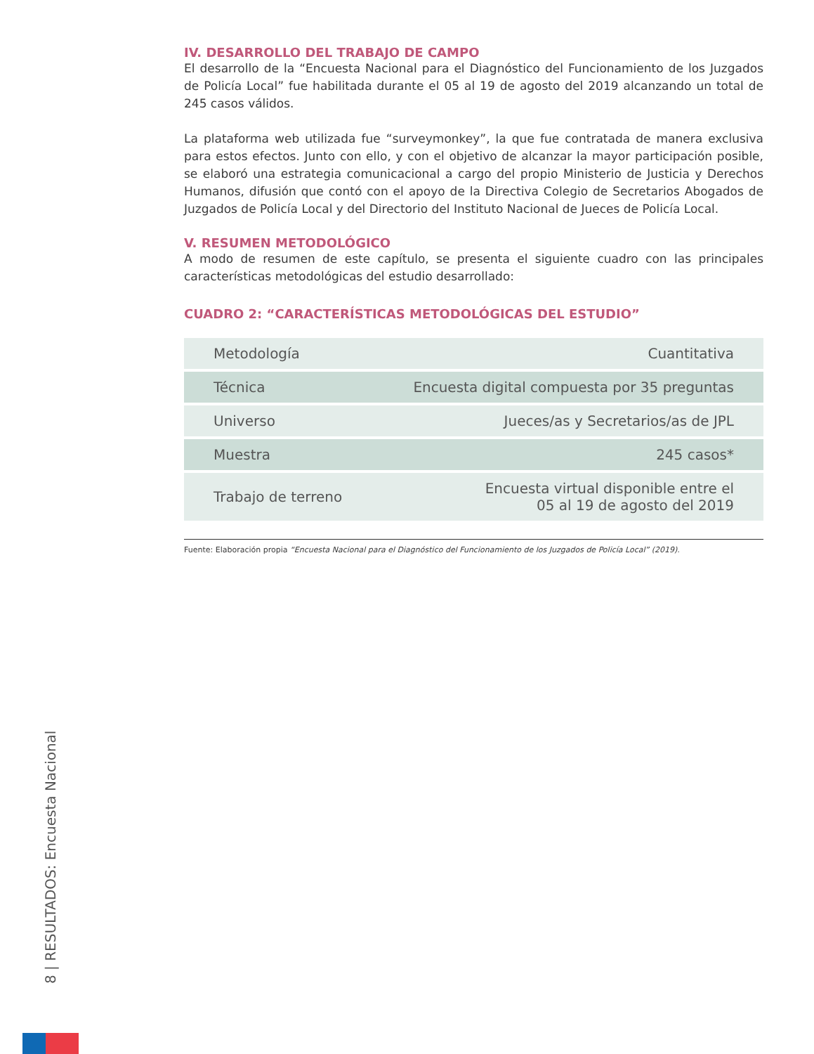IV. DESARROLLO DEL TRABAJO DE CAMPO
El desarrollo de la “Encuesta Nacional para el Diagnóstico del Funcionamiento de los Juzgados de Policía Local” fue habilitada durante el 05 al 19 de agosto del 2019 alcanzando un total de 245 casos válidos.
La plataforma web utilizada fue “surveymonkey”, la que fue contratada de manera exclusiva para estos efectos. Junto con ello, y con el objetivo de alcanzar la mayor participación posible, se elaboró una estrategia comunicacional a cargo del propio Ministerio de Justicia y Derechos Humanos, difusión que contó con el apoyo de la Directiva Colegio de Secretarios Abogados de Juzgados de Policía Local y del Directorio del Instituto Nacional de Jueces de Policía Local.
V. RESUMEN METODOLÓGICO
A modo de resumen de este capítulo, se presenta el siguiente cuadro con las principales características metodológicas del estudio desarrollado:
CUADRO 2: “CARACTERÍSTICAS METODOLÓGICAS DEL ESTUDIO”
| Metodología | Cuantitativa |
| Técnica | Encuesta digital compuesta por 35 preguntas |
| Universo | Jueces/as y Secretarios/as de JPL |
| Muestra | 245 casos* |
| Trabajo de terreno | Encuesta virtual disponible entre el 05 al 19 de agosto del 2019 |
Fuente: Elaboración propia “Encuesta Nacional para el Diagnóstico del Funcionamiento de los Juzgados de Policía Local” (2019).
8 | RESULTADOS: Encuesta Nacional